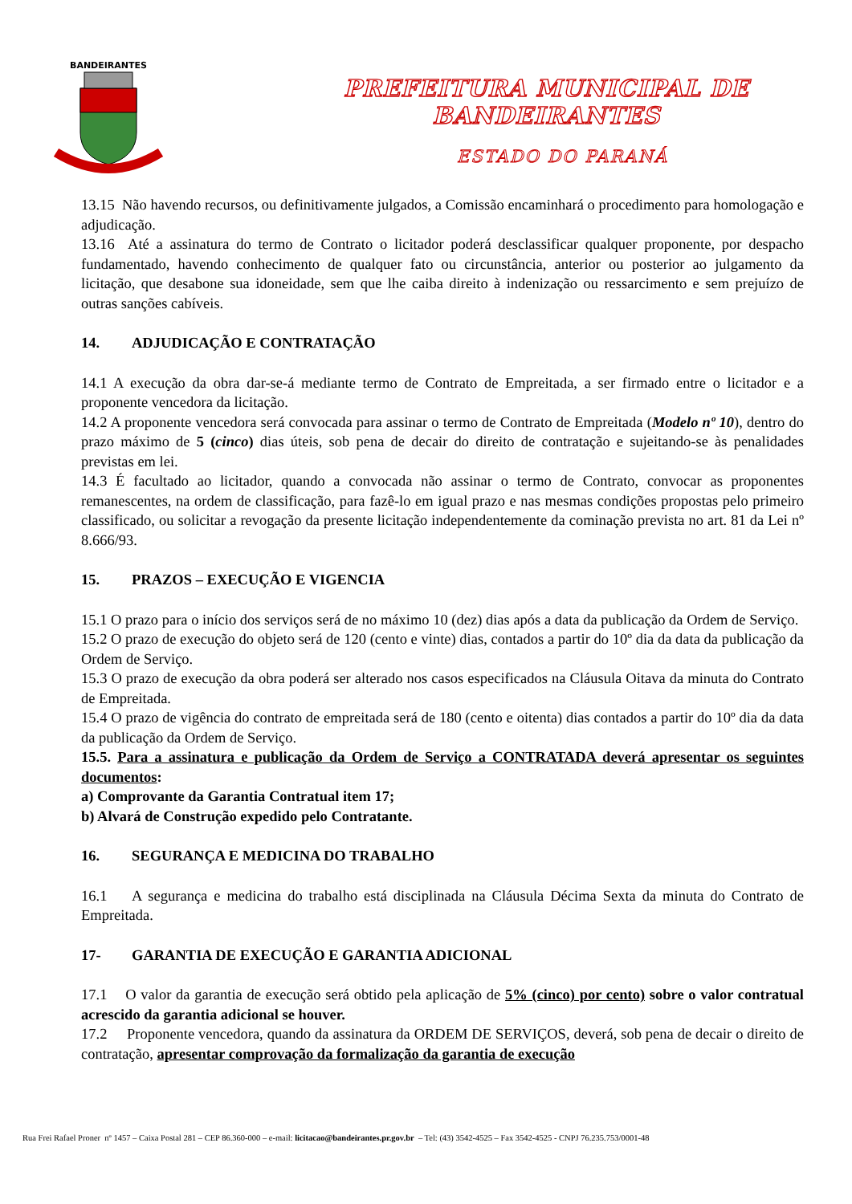BANDEIRANTES
PREFEITURA MUNICIPAL DE BANDEIRANTES
ESTADO DO PARANÁ
13.15 Não havendo recursos, ou definitivamente julgados, a Comissão encaminhará o procedimento para homologação e adjudicação.
13.16 Até a assinatura do termo de Contrato o licitador poderá desclassificar qualquer proponente, por despacho fundamentado, havendo conhecimento de qualquer fato ou circunstância, anterior ou posterior ao julgamento da licitação, que desabone sua idoneidade, sem que lhe caiba direito à indenização ou ressarcimento e sem prejuízo de outras sanções cabíveis.
14. ADJUDICAÇÃO E CONTRATAÇÃO
14.1 A execução da obra dar-se-á mediante termo de Contrato de Empreitada, a ser firmado entre o licitador e a proponente vencedora da licitação.
14.2 A proponente vencedora será convocada para assinar o termo de Contrato de Empreitada (Modelo nº 10), dentro do prazo máximo de 5 (cinco) dias úteis, sob pena de decair do direito de contratação e sujeitando-se às penalidades previstas em lei.
14.3 É facultado ao licitador, quando a convocada não assinar o termo de Contrato, convocar as proponentes remanescentes, na ordem de classificação, para fazê-lo em igual prazo e nas mesmas condições propostas pelo primeiro classificado, ou solicitar a revogação da presente licitação independentemente da cominação prevista no art. 81 da Lei nº 8.666/93.
15. PRAZOS – EXECUÇÃO E VIGENCIA
15.1 O prazo para o início dos serviços será de no máximo 10 (dez) dias após a data da publicação da Ordem de Serviço.
15.2 O prazo de execução do objeto será de 120 (cento e vinte) dias, contados a partir do 10º dia da data da publicação da Ordem de Serviço.
15.3 O prazo de execução da obra poderá ser alterado nos casos especificados na Cláusula Oitava da minuta do Contrato de Empreitada.
15.4 O prazo de vigência do contrato de empreitada será de 180 (cento e oitenta) dias contados a partir do 10º dia da data da publicação da Ordem de Serviço.
15.5. Para a assinatura e publicação da Ordem de Serviço a CONTRATADA deverá apresentar os seguintes documentos:
a) Comprovante da Garantia Contratual item 17;
b) Alvará de Construção expedido pelo Contratante.
16. SEGURANÇA E MEDICINA DO TRABALHO
16.1 A segurança e medicina do trabalho está disciplinada na Cláusula Décima Sexta da minuta do Contrato de Empreitada.
17- GARANTIA DE EXECUÇÃO E GARANTIA ADICIONAL
17.1 O valor da garantia de execução será obtido pela aplicação de 5% (cinco) por cento) sobre o valor contratual acrescido da garantia adicional se houver.
17.2 Proponente vencedora, quando da assinatura da ORDEM DE SERVIÇOS, deverá, sob pena de decair o direito de contratação, apresentar comprovação da formalização da garantia de execução
Rua Frei Rafael Proner nº 1457 – Caixa Postal 281 – CEP 86.360-000 – e-mail: licitacao@bandeirantes.pr.gov.br – Tel: (43) 3542-4525 – Fax 3542-4525 - CNPJ 76.235.753/0001-48